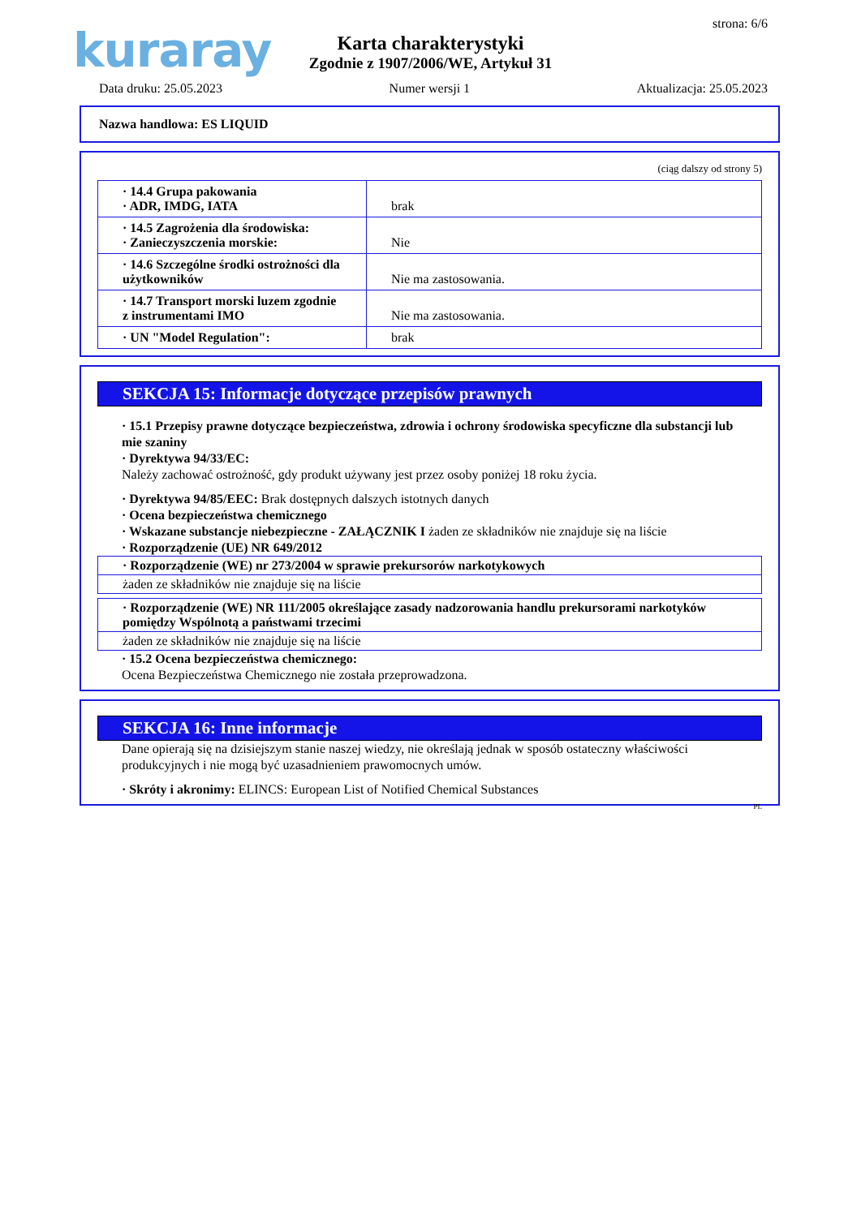kuraray strona: 6/6
Karta charakterystyki
Zgodnie z 1907/2006/WE, Artykuł 31
Data druku: 25.05.2023 Numer wersji 1 Aktualizacja: 25.05.2023
Nazwa handlowa: ES LIQUID
(ciąg dalszy od strony 5)
| · 14.4 Grupa pakowania · ADR, IMDG, IATA | brak |
| · 14.5 Zagrożenia dla środowiska: · Zanieczyszczenia morskie: | Nie |
| · 14.6 Szczególne środki ostrożności dla użytkowników | Nie ma zastosowania. |
| · 14.7 Transport morski luzem zgodnie z instrumentami IMO | Nie ma zastosowania. |
| · UN "Model Regulation": | brak |
SEKCJA 15: Informacje dotyczące przepisów prawnych
· 15.1 Przepisy prawne dotyczące bezpieczeństwa, zdrowia i ochrony środowiska specyficzne dla substancji lub mie szaniny
· Dyrektywa 94/33/EC:
Należy zachować ostrożność, gdy produkt używany jest przez osoby poniżej 18 roku życia.
· Dyrektywa 94/85/EEC: Brak dostępnych dalszych istotnych danych
· Ocena bezpieczeństwa chemicznego
· Wskazane substancje niebezpieczne - ZAŁĄCZNIK I żaden ze składników nie znajduje się na liście
· Rozporządzenie (UE) NR 649/2012
· Rozporządzenie (WE) nr 273/2004 w sprawie prekursorów narkotykowych
żaden ze składników nie znajduje się na liście
· Rozporządzenie (WE) NR 111/2005 określające zasady nadzorowania handlu prekursorami narkotyków pomiędzy Wspólnotą a państwami trzecimi
żaden ze składników nie znajduje się na liście
· 15.2 Ocena bezpieczeństwa chemicznego:
Ocena Bezpieczeństwa Chemicznego nie została przeprowadzona.
SEKCJA 16: Inne informacje
Dane opierają się na dzisiejszym stanie naszej wiedzy, nie określają jednak w sposób ostateczny właściwości produkcyjnych i nie mogą być uzasadnieniem prawomocnych umów.
· Skróty i akronimy: ELINCS: European List of Notified Chemical Substances
PL